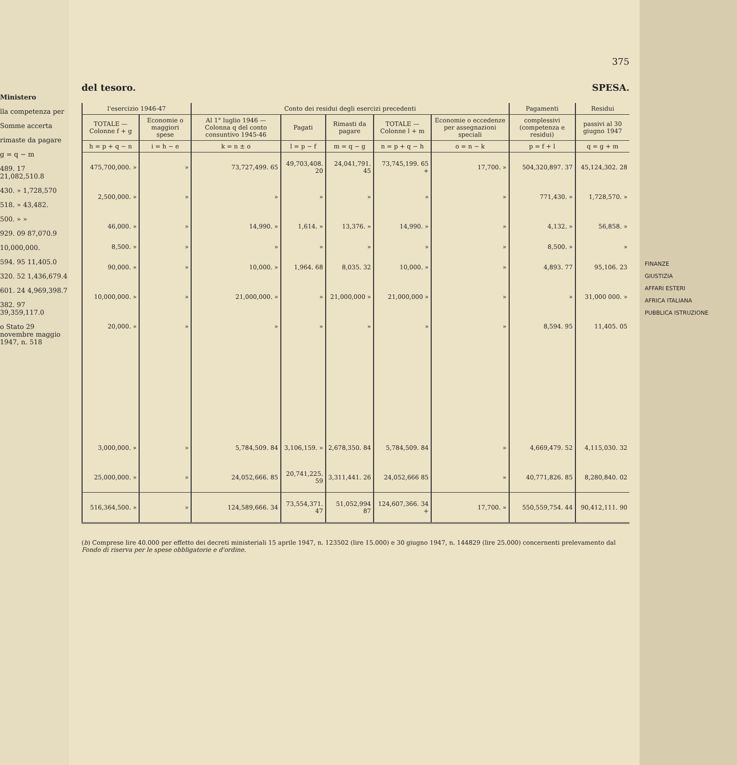Ministero
lla competenza per
Somme accerta
rimaste da pagare
g = q − m
489. 17 21,082,510.8
430. » 1,728,570
518. » 43,482.
500. » »
929. 09 87,070.9
10,000,000.
594. 95 11,405.0
320. 52 1,436,679.4
601. 24 4,969,398.7
382. 97 39,359,117.0
o Stato 29 novembre maggio 1947, n. 518
375
del tesoro. SPESA.
| l'esercizio 1946-47 | | Conto dei residui degli esercizi precedenti | | | | | Pagamenti | Residui |
| --- | --- | --- | --- | --- | --- | --- | --- | --- |
| TOTALE — Colonne f + g | Economie o maggiori spese | Al 1° luglio 1946 — Colonna q del conto consuntivo 1945-46 | Pagati | Rimasti da pagare | TOTALE — Colonne l + m | Economie o eccedenze per assegnazioni speciali | complessivi (competenza e residui) | passivi al 30 giugno 1947 |
| h = p + q − n | i = h − e | k = n ± o | l = p − f | m = q − g | n = p + q − h | o = n − k | p = f + l | q = g + m |
| 475,700,000. » | » | 73,727,499. 65 | 49,703,408. 20 | 24,041,791. 45 | 73,745,199. 65 + | 17,700. » | 504,320,897. 37 | 45,124,302. 28 |
| 2,500,000. » | » | » | » | » | » | » | 771,430. » | 1,728,570. » |
| 46,000. » | » | 14,990. » | 1,614. » | 13,376. » | 14,990. » | » | 4,132. » | 56,858. » |
| 8,500. » | » | » | » | » | » | » | 8,500. » | » |
| 90,000. » | » | 10,000. » | 1,964. 68 | 8,035. 32 | 10,000. » | » | 4,893. 77 | 95,106. 23 |
| 10,000,000. » | » | 21,000,000. » | » | 21,000,000 » | 21,000,000 » | » | » | 31,000 000. » |
| 20,000. » | » | » | » | » | » | » | 8,594. 95 | 11,405. 05 |
| 3,000,000. » | » | 5,784,509. 84 | 3,106,159. » | 2,678,350. 84 | 5,784,509. 84 | » | 4,669,479. 52 | 4,115,030. 32 |
| 25,000,000. » | » | 24,052,666. 85 | 20,741,225. 59 | 3,311,441. 26 | 24,052,666 85 | » | 40,771,826. 85 | 8,280,840. 02 |
| 516,364,500. » | » | 124,589,666. 34 | 73,554,371. 47 | 51,052,994 87 | 124,607,366. 34 + | 17,700. » | 550,559,754. 44 | 90,412,111. 90 |
(b) Comprese lire 40.000 per effetto dei decreti ministeriali 15 aprile 1947, n. 123502 (lire 15.000) e 30 giugno 1947, n. 144829 (lire 25.000) concernenti prelevamento dal Fondo di riserva per le spese obbligatorie e d'ordine.
FINANZE
GIUSTIZIA
AFFARI ESTERI
AFRICA ITALIANA
PUBBLICA ISTRUZIONE